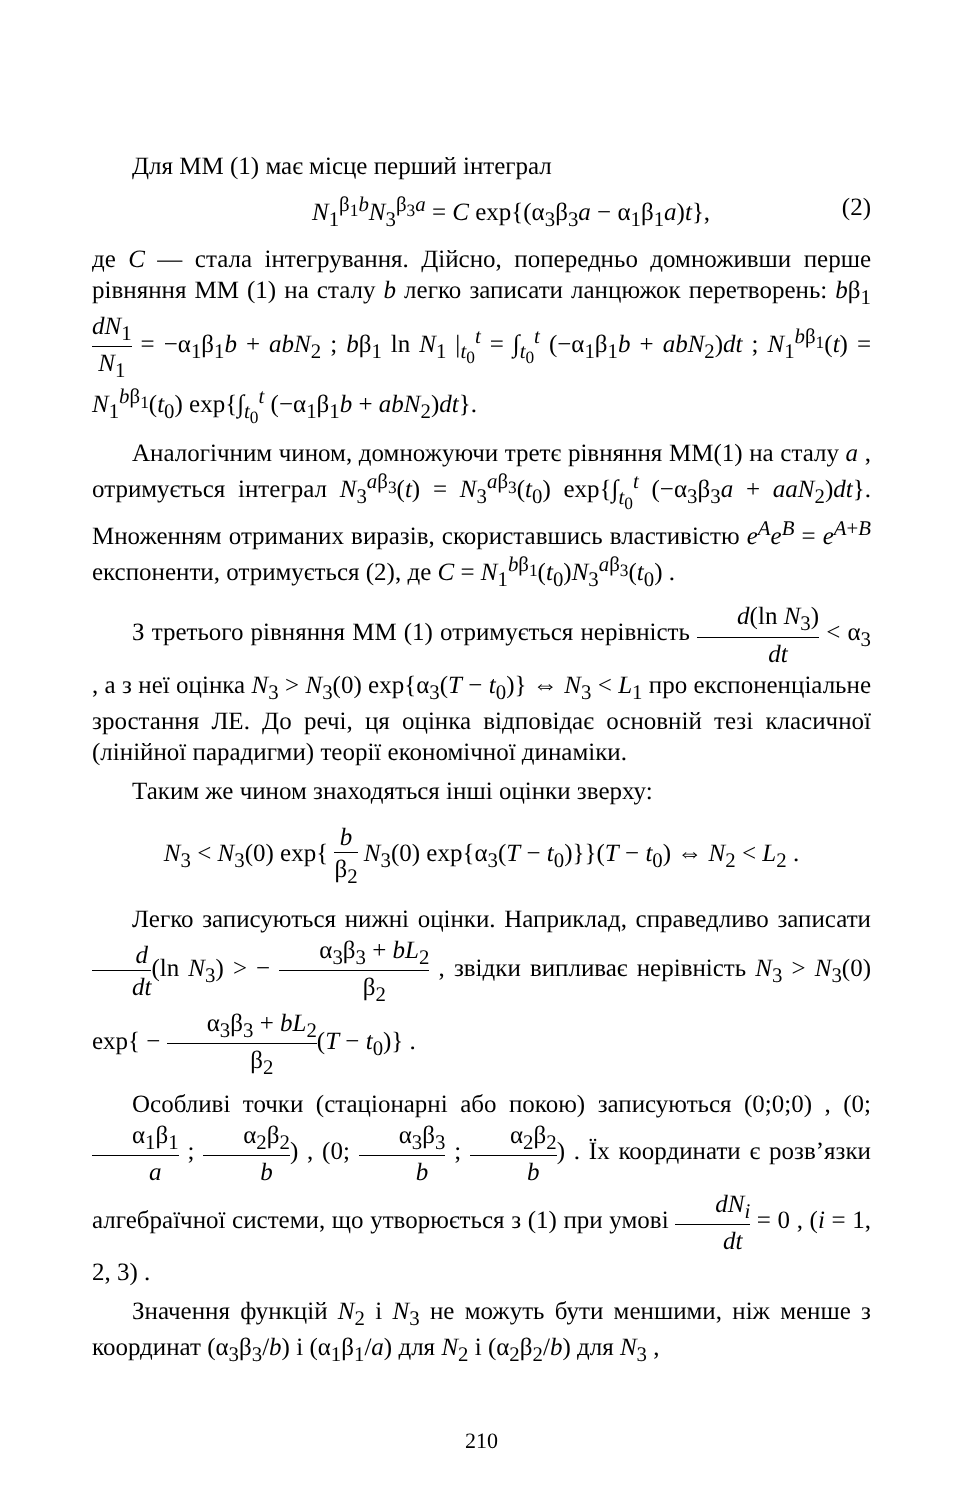Для ММ (1) має місце перший інтеграл
N<sub>1</sub><sup>β<sub>1</sub>b</sup>N<sub>3</sub><sup>β<sub>3</sub>a</sup> = C exp{(α<sub>3</sub>β<sub>3</sub>a − α<sub>1</sub>β<sub>1</sub>a)t}, (2)
де C — стала інтегрування. Дійсно, попередньо домноживши перше рівняння ММ (1) на сталу b легко записати ланцюжок перетворень: bβ<sub>1</sub> dN<sub>1</sub> N<sub>1</sub> = −α<sub>1</sub>β<sub>1</sub>b + abN<sub>2</sub> ; bβ<sub>1</sub> ln N<sub>1</sub> |<sub>t<sub>0</sub></sub><sup>t</sup> = ∫<sub>t<sub>0</sub></sub><sup>t</sup> (−α<sub>1</sub>β<sub>1</sub>b + abN<sub>2</sub>)dt ; N<sub>1</sub><sup>bβ<sub>1</sub></sup>(t) = N<sub>1</sub><sup>bβ<sub>1</sub></sup>(t<sub>0</sub>) exp{∫<sub>t<sub>0</sub></sub><sup>t</sup> (−α<sub>1</sub>β<sub>1</sub>b + abN<sub>2</sub>)dt}.
Аналогічним чином, домножуючи третє рівняння ММ(1) на сталу a , отримується інтеграл N<sub>3</sub><sup>aβ<sub>3</sub></sup>(t) = N<sub>3</sub><sup>aβ<sub>3</sub></sup>(t<sub>0</sub>) exp{∫<sub>t<sub>0</sub></sub><sup>t</sup> (−α<sub>3</sub>β<sub>3</sub>a + aaN<sub>2</sub>)dt}. Множенням отриманих виразів, скориставшись властивістю e<sup>A</sup>e<sup>B</sup> = e<sup>A+B</sup> експоненти, отримується (2), де C = N<sub>1</sub><sup>bβ<sub>1</sub></sup>(t<sub>0</sub>)N<sub>3</sub><sup>aβ<sub>3</sub></sup>(t<sub>0</sub>) .
З третього рівняння ММ (1) отримується нерівність d(ln N<sub>3</sub>) dt < α<sub>3</sub> , а з неї оцінка N<sub>3</sub> > N<sub>3</sub>(0) exp{α<sub>3</sub>(T − t<sub>0</sub>)} ⇔ N<sub>3</sub> < L<sub>1</sub> про експоненціальне зростання ЛЕ. До речі, ця оцінка відповідає основній тезі класичної (лінійної парадигми) теорії економічної динаміки.
Таким же чином знаходяться інші оцінки зверху:
N<sub>3</sub> < N<sub>3</sub>(0) exp{ b β<sub>2</sub> N<sub>3</sub>(0) exp{α<sub>3</sub>(T − t<sub>0</sub>)}}(T − t<sub>0</sub>) ⇔ N<sub>2</sub> < L<sub>2</sub> .
Легко записуються нижні оцінки. Наприклад, справедливо записати d dt(ln N<sub>3</sub>) > − α<sub>3</sub>β<sub>3</sub> + bL<sub>2</sub> β<sub>2</sub> , звідки випливає нерівність N<sub>3</sub> > N<sub>3</sub>(0) exp{ − α<sub>3</sub>β<sub>3</sub> + bL<sub>2</sub> β<sub>2</sub>(T − t<sub>0</sub>)} .
Особливі точки (стаціонарні або покою) записуються (0;0;0) , (0; α<sub>1</sub>β<sub>1</sub> a ; α<sub>2</sub>β<sub>2</sub> b) , (0; α<sub>3</sub>β<sub>3</sub> b ; α<sub>2</sub>β<sub>2</sub> b) . Їх координати є розв’язки алгебраїчної системи, що утворюється з (1) при умові dN<sub>i</sub> dt = 0 , (i = 1, 2, 3) .
Значення функцій N<sub>2</sub> і N<sub>3</sub> не можуть бути меншими, ніж менше з координат (α<sub>3</sub>β<sub>3</sub>/b) і (α<sub>1</sub>β<sub>1</sub>/a) для N<sub>2</sub> і (α<sub>2</sub>β<sub>2</sub>/b) для N<sub>3</sub> ,
210